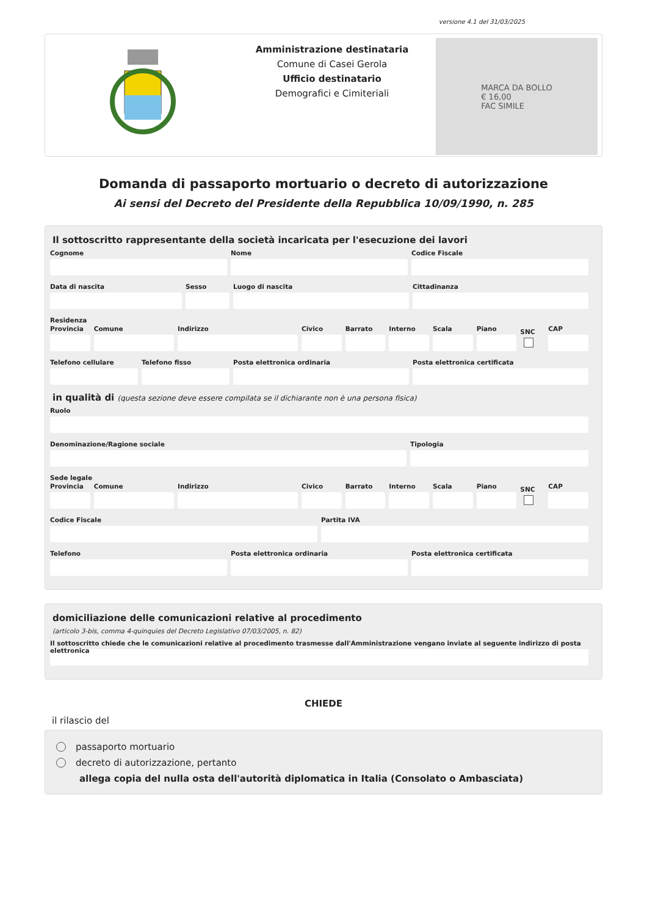versione 4.1 del 31/03/2025
Amministrazione destinataria
Comune di Casei Gerola
Ufficio destinatario
Demografici e Cimiteriali
MARCA DA BOLLO
€ 16,00
FAC SIMILE
Domanda di passaporto mortuario o decreto di autorizzazione
Ai sensi del Decreto del Presidente della Repubblica 10/09/1990, n. 285
Il sottoscritto rappresentante della società incaricata per l'esecuzione dei lavori
Cognome Nome Codice Fiscale
Data di nascita Sesso Luogo di nascita Cittadinanza
Residenza
Provincia Comune Indirizzo Civico Barrato Interno Scala Piano
SNC
CAP
Telefono cellulare Telefono fisso Posta elettronica ordinaria Posta elettronica certificata
in qualità di (questa sezione deve essere compilata se il dichiarante non è una persona fisica)
Ruolo
Denominazione/Ragione sociale Tipologia
Sede legale
Provincia Comune Indirizzo Civico Barrato Interno Scala Piano
SNC
CAP
Codice Fiscale Partita IVA
Telefono Posta elettronica ordinaria Posta elettronica certificata
domiciliazione delle comunicazioni relative al procedimento
(articolo 3-bis, comma 4-quinquies del Decreto Legislativo 07/03/2005, n. 82)
Il sottoscritto chiede che le comunicazioni relative al procedimento trasmesse dall'Amministrazione vengano inviate al seguente indirizzo di posta elettronica
CHIEDE
il rilascio del
passaporto mortuario
decreto di autorizzazione, pertanto
allega copia del nulla osta dell'autorità diplomatica in Italia (Consolato o Ambasciata)